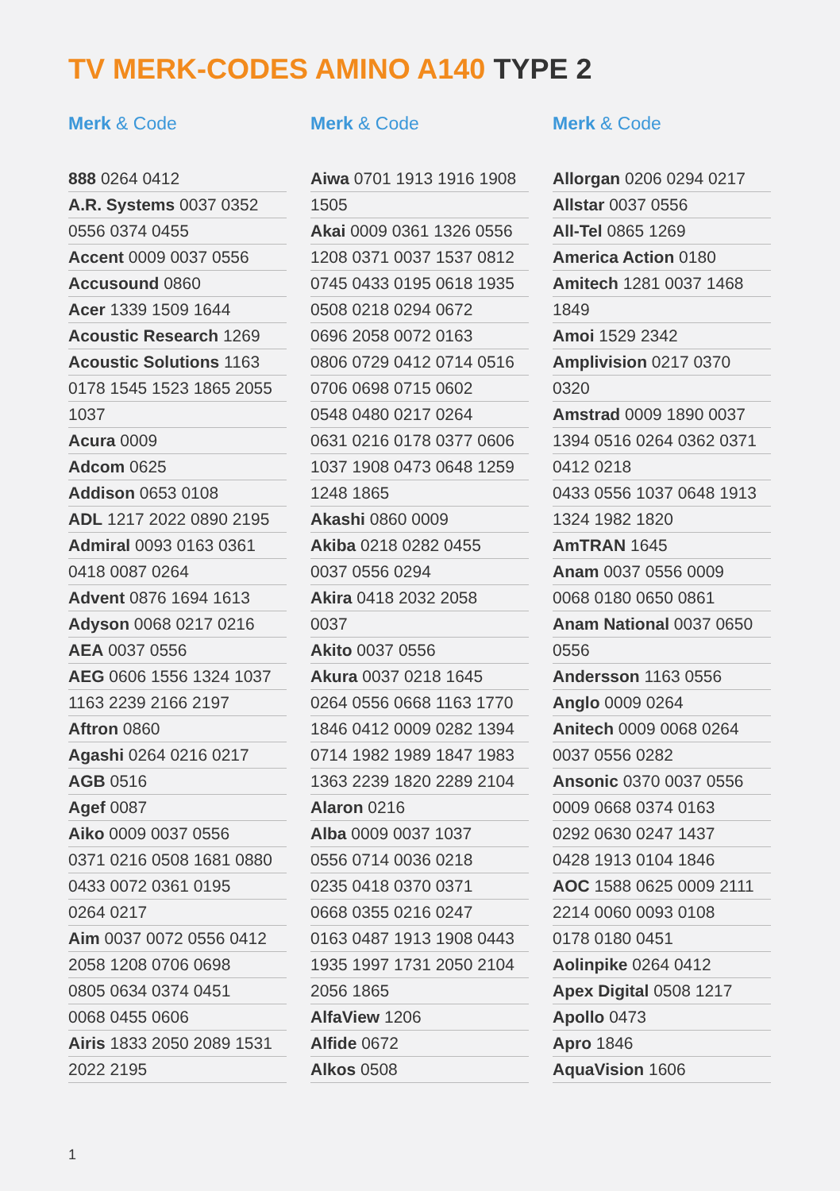TV MERK-CODES AMINO A140 TYPE 2
Merk & Code
888 0264 0412
A.R. Systems 0037 0352
0556 0374 0455
Accent 0009 0037 0556
Accusound 0860
Acer 1339 1509 1644
Acoustic Research 1269
Acoustic Solutions 1163
0178 1545 1523 1865 2055
1037
Acura 0009
Adcom 0625
Addison 0653 0108
ADL 1217 2022 0890 2195
Admiral 0093 0163 0361
0418 0087 0264
Advent 0876 1694 1613
Adyson 0068 0217 0216
AEA 0037 0556
AEG 0606 1556 1324 1037
1163 2239 2166 2197
Aftron 0860
Agashi 0264 0216 0217
AGB 0516
Agef 0087
Aiko 0009 0037 0556
0371 0216 0508 1681 0880
0433 0072 0361 0195
0264 0217
Aim 0037 0072 0556 0412
2058 1208 0706 0698
0805 0634 0374 0451
0068 0455 0606
Airis 1833 2050 2089 1531
2022 2195
Merk & Code
Aiwa 0701 1913 1916 1908
1505
Akai 0009 0361 1326 0556
1208 0371 0037 1537 0812
0745 0433 0195 0618 1935
0508 0218 0294 0672
0696 2058 0072 0163
0806 0729 0412 0714 0516
0706 0698 0715 0602
0548 0480 0217 0264
0631 0216 0178 0377 0606
1037 1908 0473 0648 1259
1248 1865
Akashi 0860 0009
Akiba 0218 0282 0455
0037 0556 0294
Akira 0418 2032 2058
0037
Akito 0037 0556
Akura 0037 0218 1645
0264 0556 0668 1163 1770
1846 0412 0009 0282 1394
0714 1982 1989 1847 1983
1363 2239 1820 2289 2104
Alaron 0216
Alba 0009 0037 1037
0556 0714 0036 0218
0235 0418 0370 0371
0668 0355 0216 0247
0163 0487 1913 1908 0443
1935 1997 1731 2050 2104
2056 1865
AlfaView 1206
Alfide 0672
Alkos 0508
Merk & Code
Allorgan 0206 0294 0217
Allstar 0037 0556
All-Tel 0865 1269
America Action 0180
Amitech 1281 0037 1468
1849
Amoi 1529 2342
Amplivision 0217 0370
0320
Amstrad 0009 1890 0037
1394 0516 0264 0362 0371
0412 0218
0433 0556 1037 0648 1913
1324 1982 1820
AmTRAN 1645
Anam 0037 0556 0009
0068 0180 0650 0861
Anam National 0037 0650
0556
Andersson 1163 0556
Anglo 0009 0264
Anitech 0009 0068 0264
0037 0556 0282
Ansonic 0370 0037 0556
0009 0668 0374 0163
0292 0630 0247 1437
0428 1913 0104 1846
AOC 1588 0625 0009 2111
2214 0060 0093 0108
0178 0180 0451
Aolinpike 0264 0412
Apex Digital 0508 1217
Apollo 0473
Apro 1846
AquaVision 1606
1